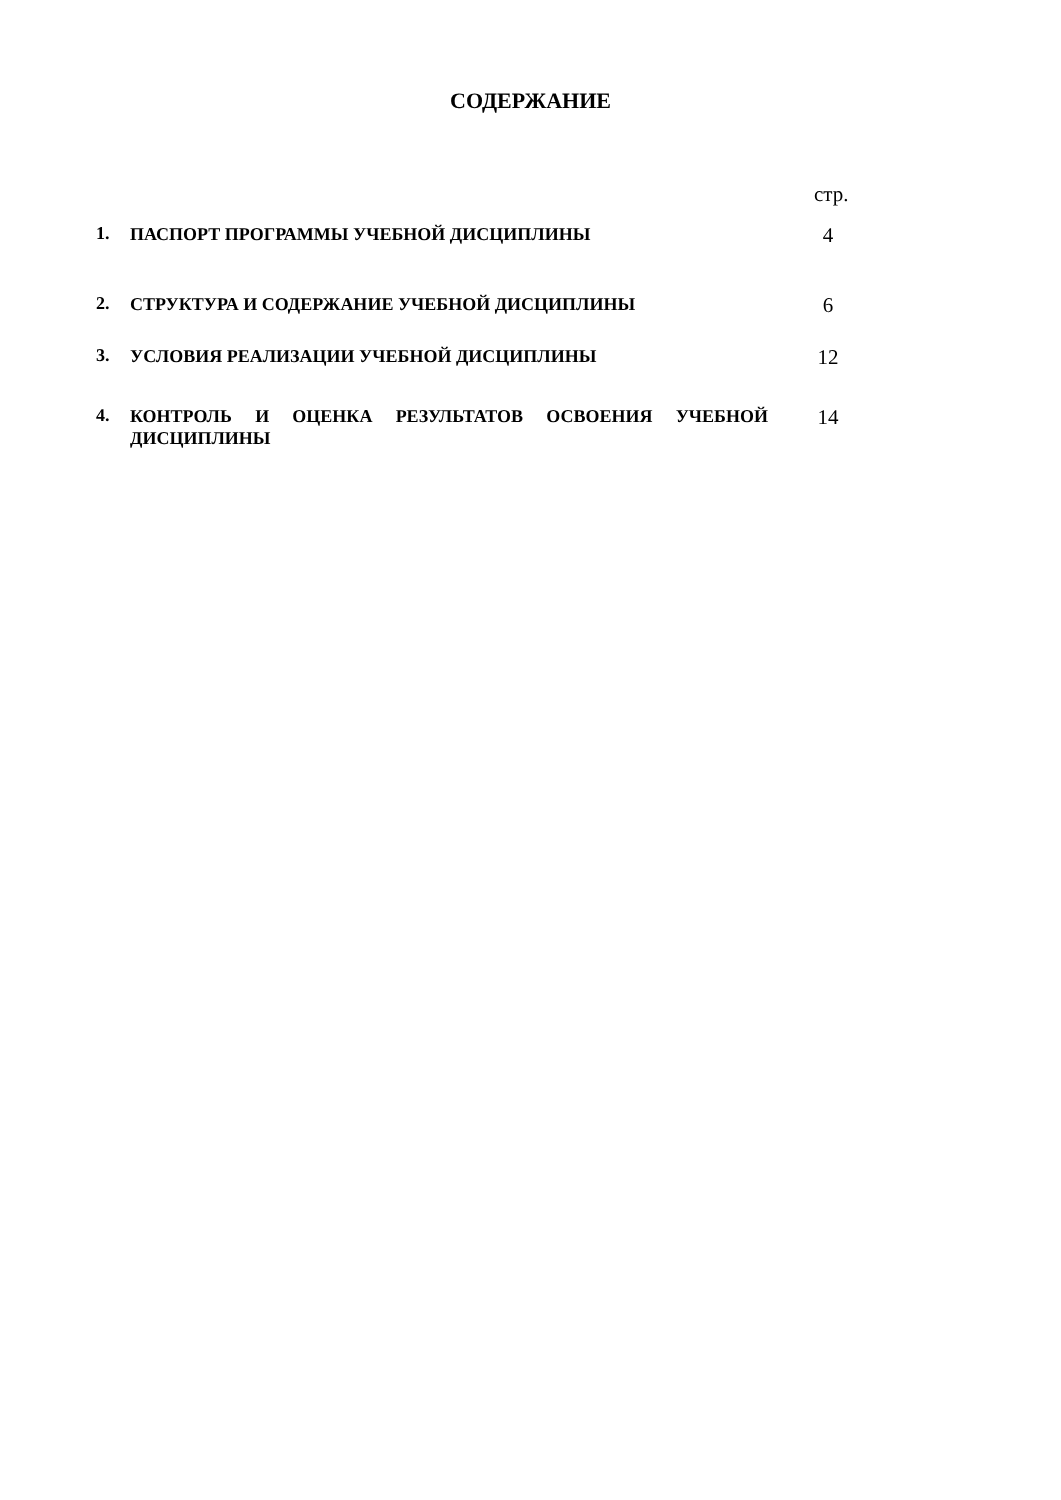СОДЕРЖАНИЕ
стр.
| 1. | ПАСПОРТ ПРОГРАММЫ УЧЕБНОЙ ДИСЦИПЛИНЫ | 4 |
| 2. | СТРУКТУРА И СОДЕРЖАНИЕ УЧЕБНОЙ ДИСЦИПЛИНЫ | 6 |
| 3. | УСЛОВИЯ РЕАЛИЗАЦИИ УЧЕБНОЙ ДИСЦИПЛИНЫ | 12 |
| 4. | КОНТРОЛЬ И ОЦЕНКА РЕЗУЛЬТАТОВ ОСВОЕНИЯ УЧЕБНОЙ ДИСЦИПЛИНЫ | 14 |